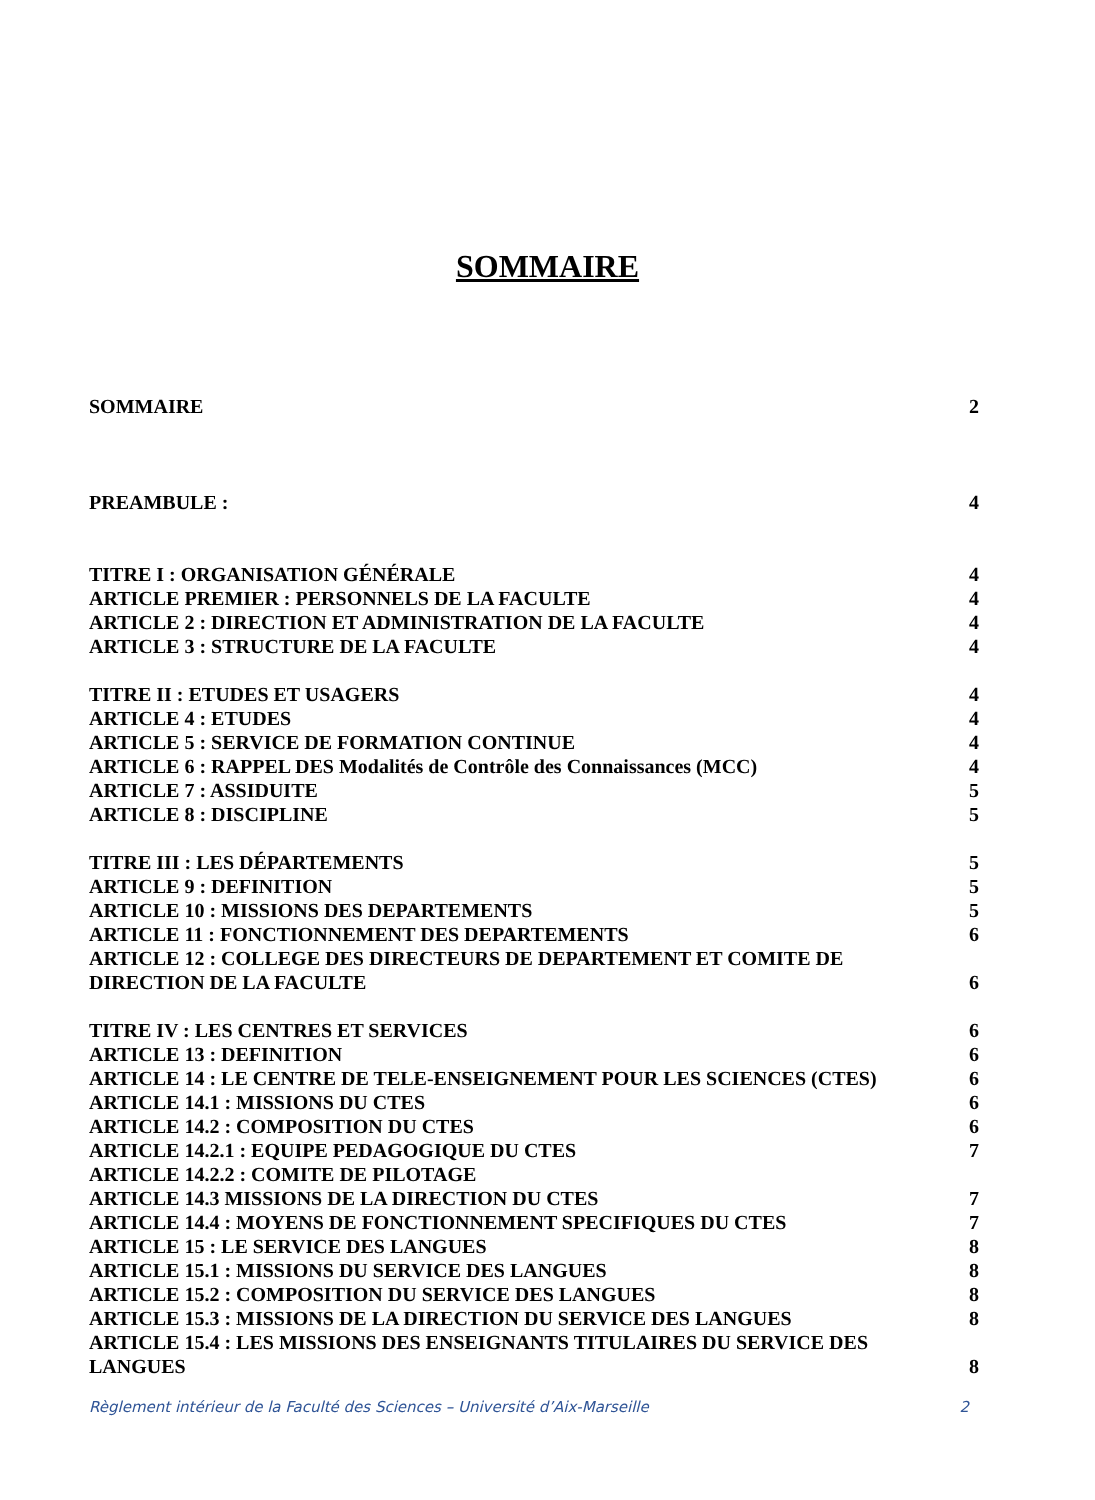SOMMAIRE
SOMMAIRE 2
PREAMBULE : 4
TITRE I : ORGANISATION GÉNÉRALE 4
ARTICLE PREMIER : PERSONNELS DE LA FACULTE 4
ARTICLE 2 : DIRECTION ET ADMINISTRATION DE LA FACULTE 4
ARTICLE 3 : STRUCTURE DE LA FACULTE 4
TITRE II : ETUDES ET USAGERS 4
ARTICLE 4 : ETUDES 4
ARTICLE 5 : SERVICE DE FORMATION CONTINUE 4
ARTICLE 6 : RAPPEL DES Modalités de Contrôle des Connaissances (MCC) 4
ARTICLE 7 : ASSIDUITE 5
ARTICLE 8 : DISCIPLINE 5
TITRE III : LES DÉPARTEMENTS 5
ARTICLE 9 : DEFINITION 5
ARTICLE 10 : MISSIONS DES DEPARTEMENTS 5
ARTICLE 11 : FONCTIONNEMENT DES DEPARTEMENTS 6
ARTICLE 12 : COLLEGE DES DIRECTEURS DE DEPARTEMENT ET COMITE DE
DIRECTION DE LA FACULTE 6
TITRE IV : LES CENTRES ET SERVICES 6
ARTICLE 13 : DEFINITION 6
ARTICLE 14 : LE CENTRE DE TELE-ENSEIGNEMENT POUR LES SCIENCES (CTES) 6
ARTICLE 14.1 : MISSIONS DU CTES 6
ARTICLE 14.2 : COMPOSITION DU CTES 6
ARTICLE 14.2.1 : EQUIPE PEDAGOGIQUE DU CTES 7
ARTICLE 14.2.2 : COMITE DE PILOTAGE
ARTICLE 14.3 MISSIONS DE LA DIRECTION DU CTES 7
ARTICLE 14.4 : MOYENS DE FONCTIONNEMENT SPECIFIQUES DU CTES 7
ARTICLE 15 : LE SERVICE DES LANGUES 8
ARTICLE 15.1 : MISSIONS DU SERVICE DES LANGUES 8
ARTICLE 15.2 : COMPOSITION DU SERVICE DES LANGUES 8
ARTICLE 15.3 : MISSIONS DE LA DIRECTION DU SERVICE DES LANGUES 8
ARTICLE 15.4 : LES MISSIONS DES ENSEIGNANTS TITULAIRES DU SERVICE DES
LANGUES 8
Règlement intérieur de la Faculté des Sciences – Université d’Aix-Marseille 2